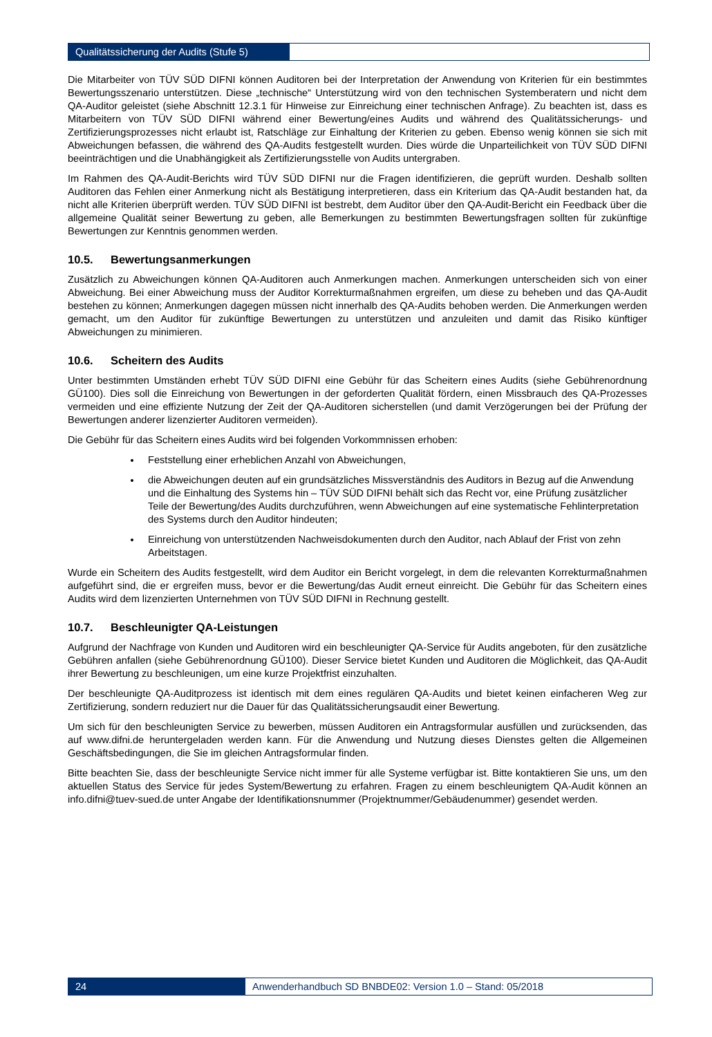Qualitätssicherung der Audits (Stufe 5)
Die Mitarbeiter von TÜV SÜD DIFNI können Auditoren bei der Interpretation der Anwendung von Kriterien für ein bestimmtes Bewertungsszenario unterstützen. Diese „technische“ Unterstützung wird von den technischen Systemberatern und nicht dem QA-Auditor geleistet (siehe Abschnitt 12.3.1 für Hinweise zur Einreichung einer technischen Anfrage). Zu beachten ist, dass es Mitarbeitern von TÜV SÜD DIFNI während einer Bewertung/eines Audits und während des Qualitätssicherungs- und Zertifizierungsprozesses nicht erlaubt ist, Ratschläge zur Einhaltung der Kriterien zu geben. Ebenso wenig können sie sich mit Abweichungen befassen, die während des QA-Audits festgestellt wurden. Dies würde die Unparteilichkeit von TÜV SÜD DIFNI beeinträchtigen und die Unabhängigkeit als Zertifizierungsstelle von Audits untergraben.
Im Rahmen des QA-Audit-Berichts wird TÜV SÜD DIFNI nur die Fragen identifizieren, die geprüft wurden. Deshalb sollten Auditoren das Fehlen einer Anmerkung nicht als Bestätigung interpretieren, dass ein Kriterium das QA-Audit bestanden hat, da nicht alle Kriterien überprüft werden. TÜV SÜD DIFNI ist bestrebt, dem Auditor über den QA-Audit-Bericht ein Feedback über die allgemeine Qualität seiner Bewertung zu geben, alle Bemerkungen zu bestimmten Bewertungsfragen sollten für zukünftige Bewertungen zur Kenntnis genommen werden.
10.5. Bewertungsanmerkungen
Zusätzlich zu Abweichungen können QA-Auditoren auch Anmerkungen machen. Anmerkungen unterscheiden sich von einer Abweichung. Bei einer Abweichung muss der Auditor Korrekturmaßnahmen ergreifen, um diese zu beheben und das QA-Audit bestehen zu können; Anmerkungen dagegen müssen nicht innerhalb des QA-Audits behoben werden. Die Anmerkungen werden gemacht, um den Auditor für zukünftige Bewertungen zu unterstützen und anzuleiten und damit das Risiko künftiger Abweichungen zu minimieren.
10.6. Scheitern des Audits
Unter bestimmten Umständen erhebt TÜV SÜD DIFNI eine Gebühr für das Scheitern eines Audits (siehe Gebührenordnung GÜ100). Dies soll die Einreichung von Bewertungen in der geforderten Qualität fördern, einen Missbrauch des QA-Prozesses vermeiden und eine effiziente Nutzung der Zeit der QA-Auditoren sicherstellen (und damit Verzögerungen bei der Prüfung der Bewertungen anderer lizenzierter Auditoren vermeiden).
Die Gebühr für das Scheitern eines Audits wird bei folgenden Vorkommnissen erhoben:
Feststellung einer erheblichen Anzahl von Abweichungen,
die Abweichungen deuten auf ein grundsätzliches Missverständnis des Auditors in Bezug auf die Anwendung und die Einhaltung des Systems hin – TÜV SÜD DIFNI behält sich das Recht vor, eine Prüfung zusätzlicher Teile der Bewertung/des Audits durchzuführen, wenn Abweichungen auf eine systematische Fehlinterpretation des Systems durch den Auditor hindeuten;
Einreichung von unterstützenden Nachweisdokumenten durch den Auditor, nach Ablauf der Frist von zehn Arbeitstagen.
Wurde ein Scheitern des Audits festgestellt, wird dem Auditor ein Bericht vorgelegt, in dem die relevanten Korrekturmaßnahmen aufgeführt sind, die er ergreifen muss, bevor er die Bewertung/das Audit erneut einreicht. Die Gebühr für das Scheitern eines Audits wird dem lizenzierten Unternehmen von TÜV SÜD DIFNI in Rechnung gestellt.
10.7. Beschleunigter QA-Leistungen
Aufgrund der Nachfrage von Kunden und Auditoren wird ein beschleunigter QA-Service für Audits angeboten, für den zusätzliche Gebühren anfallen (siehe Gebührenordnung GÜ100). Dieser Service bietet Kunden und Auditoren die Möglichkeit, das QA-Audit ihrer Bewertung zu beschleunigen, um eine kurze Projektfrist einzuhalten.
Der beschleunigte QA-Auditprozess ist identisch mit dem eines regulären QA-Audits und bietet keinen einfacheren Weg zur Zertifizierung, sondern reduziert nur die Dauer für das Qualitätssicherungsaudit einer Bewertung.
Um sich für den beschleunigten Service zu bewerben, müssen Auditoren ein Antragsformular ausfüllen und zurücksenden, das auf www.difni.de heruntergeladen werden kann. Für die Anwendung und Nutzung dieses Dienstes gelten die Allgemeinen Geschäftsbedingungen, die Sie im gleichen Antragsformular finden.
Bitte beachten Sie, dass der beschleunigte Service nicht immer für alle Systeme verfügbar ist. Bitte kontaktieren Sie uns, um den aktuellen Status des Service für jedes System/Bewertung zu erfahren. Fragen zu einem beschleunigtem QA-Audit können an info.difni@tuev-sued.de unter Angabe der Identifikationsnummer (Projektnummer/Gebäudenummer) gesendet werden.
24 Anwenderhandbuch SD BNBDE02: Version 1.0 – Stand: 05/2018